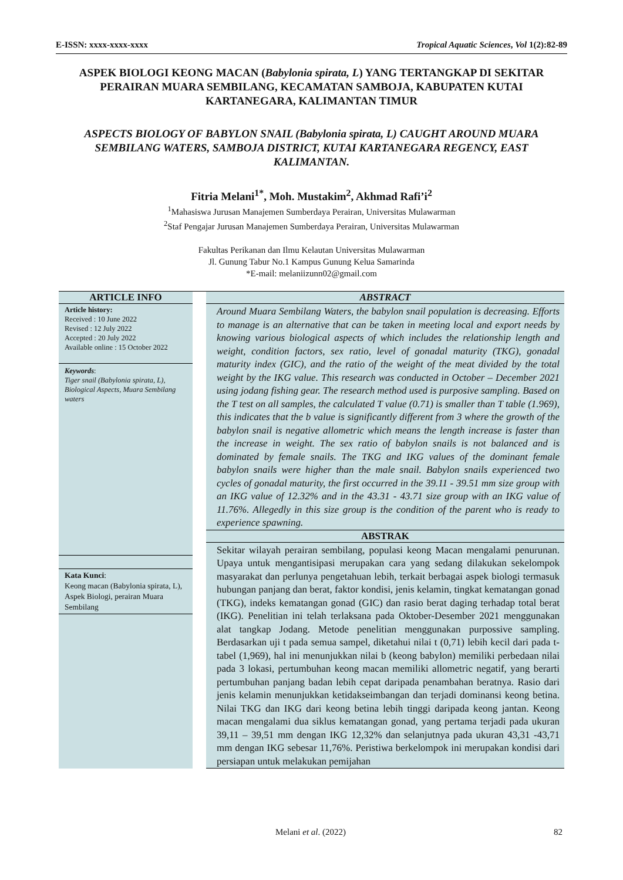E-ISSN: xxxx-xxxx-xxxx Tropical Aquatic Sciences, Vol 1(2):82-89
ASPEK BIOLOGI KEONG MACAN (Babylonia spirata, L) YANG TERTANGKAP DI SEKITAR PERAIRAN MUARA SEMBILANG, KECAMATAN SAMBOJA, KABUPATEN KUTAI KARTANEGARA, KALIMANTAN TIMUR
ASPECTS BIOLOGY OF BABYLON SNAIL (Babylonia spirata, L) CAUGHT AROUND MUARA SEMBILANG WATERS, SAMBOJA DISTRICT, KUTAI KARTANEGARA REGENCY, EAST KALIMANTAN.
Fitria Melani<sup>1*</sup>, Moh. Mustakim<sup>2</sup>, Akhmad Rafi’i<sup>2</sup>
<sup>1</sup> Mahasiswa Jurusan Manajemen Sumberdaya Perairan, Universitas Mulawarman
<sup>2</sup> Staf Pengajar Jurusan Manajemen Sumberdaya Perairan, Universitas Mulawarman
Fakultas Perikanan dan Ilmu Kelautan Universitas Mulawarman
Jl. Gunung Tabur No.1 Kampus Gunung Kelua Samarinda
*E-mail: melaniizunn02@gmail.com
ARTICLE INFO
Article history:
Received : 10 June 2022
Revised : 12 July 2022
Accepted : 20 July 2022
Available online : 15 October 2022
Keywords:
Tiger snail (Babylonia spirata, L), Biological Aspects, Muara Sembilang waters
Kata Kunci:
Keong macan (Babylonia spirata, L), Aspek Biologi, perairan Muara Sembilang
ABSTRACT
Around Muara Sembilang Waters, the babylon snail population is decreasing. Efforts to manage is an alternative that can be taken in meeting local and export needs by knowing various biological aspects of which includes the relationship length and weight, condition factors, sex ratio, level of gonadal maturity (TKG), gonadal maturity index (GIC), and the ratio of the weight of the meat divided by the total weight by the IKG value. This research was conducted in October – December 2021 using jodang fishing gear. The research method used is purposive sampling. Based on the T test on all samples, the calculated T value (0.71) is smaller than T table (1.969), this indicates that the b value is significantly different from 3 where the growth of the babylon snail is negative allometric which means the length increase is faster than the increase in weight. The sex ratio of babylon snails is not balanced and is dominated by female snails. The TKG and IKG values of the dominant female babylon snails were higher than the male snail. Babylon snails experienced two cycles of gonadal maturity, the first occurred in the 39.11 - 39.51 mm size group with an IKG value of 12.32% and in the 43.31 - 43.71 size group with an IKG value of 11.76%. Allegedly in this size group is the condition of the parent who is ready to experience spawning.
ABSTRAK
Sekitar wilayah perairan sembilang, populasi keong Macan mengalami penurunan. Upaya untuk mengantisipasi merupakan cara yang sedang dilakukan sekelompok masyarakat dan perlunya pengetahuan lebih, terkait berbagai aspek biologi termasuk hubungan panjang dan berat, faktor kondisi, jenis kelamin, tingkat kematangan gonad (TKG), indeks kematangan gonad (GIC) dan rasio berat daging terhadap total berat (IKG). Penelitian ini telah terlaksana pada Oktober-Desember 2021 menggunakan alat tangkap Jodang. Metode penelitian menggunakan purpossive sampling. Berdasarkan uji t pada semua sampel, diketahui nilai t (0,71) lebih kecil dari pada t-tabel (1,969), hal ini menunjukkan nilai b (keong babylon) memiliki perbedaan nilai pada 3 lokasi, pertumbuhan keong macan memiliki allometric negatif, yang berarti pertumbuhan panjang badan lebih cepat daripada penambahan beratnya. Rasio dari jenis kelamin menunjukkan ketidakseimbangan dan terjadi dominansi keong betina. Nilai TKG dan IKG dari keong betina lebih tinggi daripada keong jantan. Keong macan mengalami dua siklus kematangan gonad, yang pertama terjadi pada ukuran 39,11 – 39,51 mm dengan IKG 12,32% dan selanjutnya pada ukuran 43,31 -43,71 mm dengan IKG sebesar 11,76%. Peristiwa berkelompok ini merupakan kondisi dari persiapan untuk melakukan pemijahan
Melani et al. (2022) 82